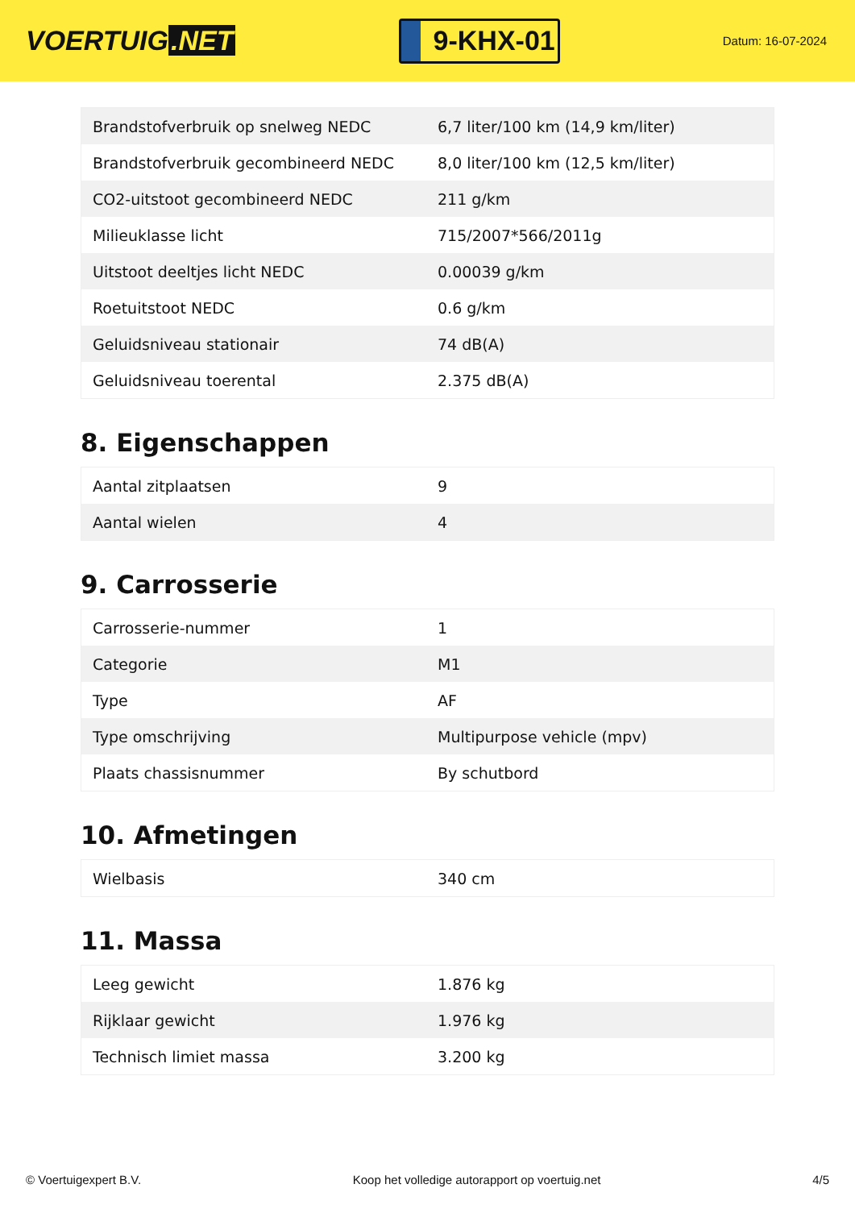VOERTUIG.NET
9-KHX-01
Datum: 16-07-2024
| Brandstofverbruik op snelweg NEDC | 6,7 liter/100 km (14,9 km/liter) |
| Brandstofverbruik gecombineerd NEDC | 8,0 liter/100 km (12,5 km/liter) |
| CO2-uitstoot gecombineerd NEDC | 211 g/km |
| Milieuklasse licht | 715/2007*566/2011g |
| Uitstoot deeltjes licht NEDC | 0.00039 g/km |
| Roetuitstoot NEDC | 0.6 g/km |
| Geluidsniveau stationair | 74 dB(A) |
| Geluidsniveau toerental | 2.375 dB(A) |
8. Eigenschappen
| Aantal zitplaatsen | 9 |
| Aantal wielen | 4 |
9. Carrosserie
| Carrosserie-nummer | 1 |
| Categorie | M1 |
| Type | AF |
| Type omschrijving | Multipurpose vehicle (mpv) |
| Plaats chassisnummer | By schutbord |
10. Afmetingen
| Wielbasis | 340 cm |
11. Massa
| Leeg gewicht | 1.876 kg |
| Rijklaar gewicht | 1.976 kg |
| Technisch limiet massa | 3.200 kg |
© Voertuigexpert B.V. Koop het volledige autorapport op voertuig.net 4/5